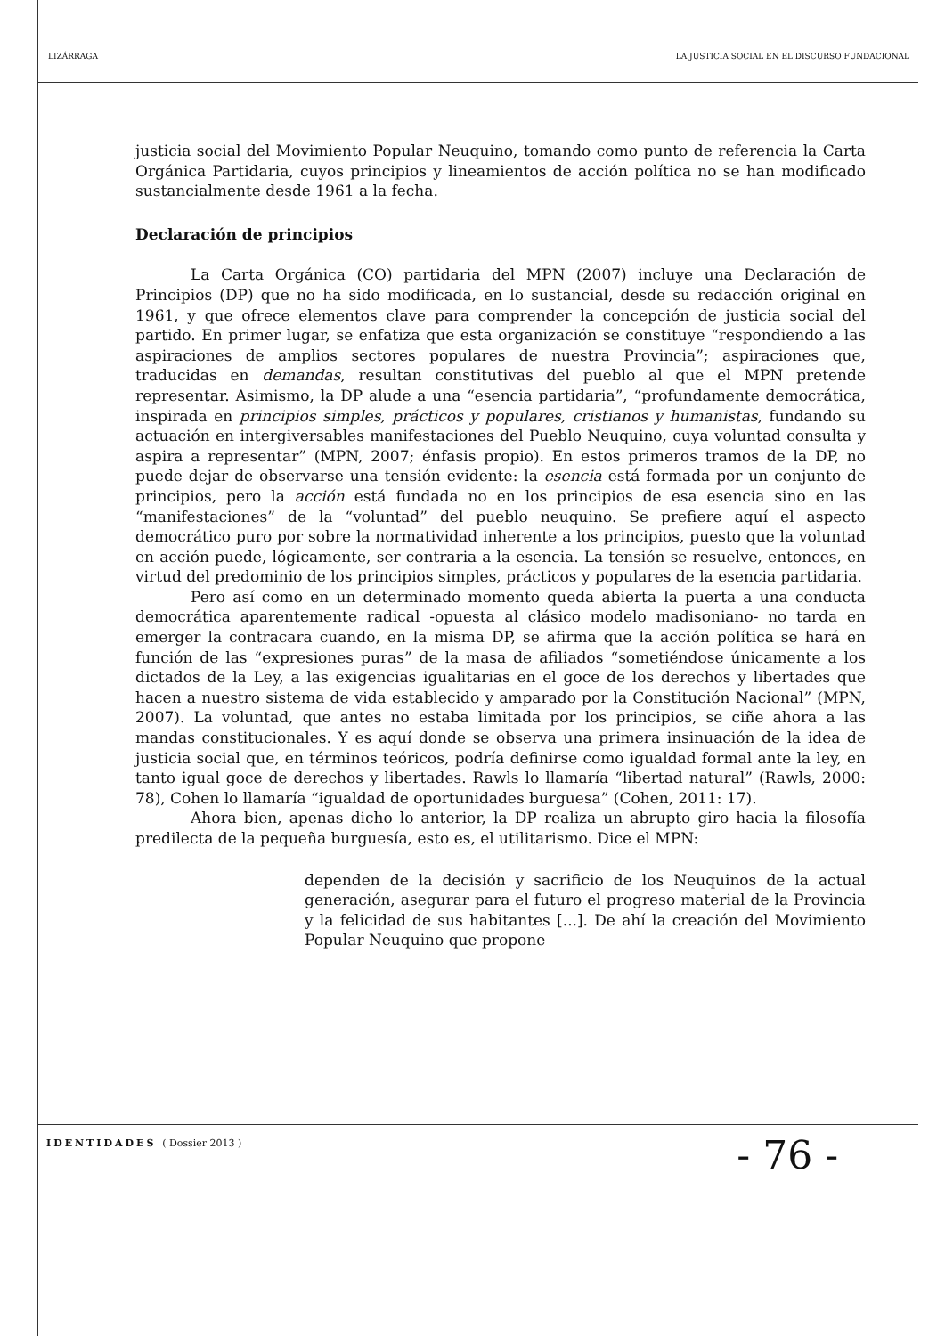LIZÁRRAGA LA JUSTICIA SOCIAL EN EL DISCURSO FUNDACIONAL
justicia social del Movimiento Popular Neuquino, tomando como punto de referencia la Carta Orgánica Partidaria, cuyos principios y lineamientos de acción política no se han modificado sustancialmente desde 1961 a la fecha.
Declaración de principios
La Carta Orgánica (CO) partidaria del MPN (2007) incluye una Declaración de Principios (DP) que no ha sido modificada, en lo sustancial, desde su redacción original en 1961, y que ofrece elementos clave para comprender la concepción de justicia social del partido. En primer lugar, se enfatiza que esta organización se constituye “respondiendo a las aspiraciones de amplios sectores populares de nuestra Provincia”; aspiraciones que, traducidas en demandas, resultan constitutivas del pueblo al que el MPN pretende representar. Asimismo, la DP alude a una “esencia partidaria”, “profundamente democrática, inspirada en principios simples, prácticos y populares, cristianos y humanistas, fundando su actuación en intergiversables manifestaciones del Pueblo Neuquino, cuya voluntad consulta y aspira a representar” (MPN, 2007; énfasis propio). En estos primeros tramos de la DP, no puede dejar de observarse una tensión evidente: la esencia está formada por un conjunto de principios, pero la acción está fundada no en los principios de esa esencia sino en las “manifestaciones” de la “voluntad” del pueblo neuquino. Se prefiere aquí el aspecto democrático puro por sobre la normatividad inherente a los principios, puesto que la voluntad en acción puede, lógicamente, ser contraria a la esencia. La tensión se resuelve, entonces, en virtud del predominio de los principios simples, prácticos y populares de la esencia partidaria.
Pero así como en un determinado momento queda abierta la puerta a una conducta democrática aparentemente radical -opuesta al clásico modelo madisoniano- no tarda en emerger la contracara cuando, en la misma DP, se afirma que la acción política se hará en función de las “expresiones puras” de la masa de afiliados “sometiéndose únicamente a los dictados de la Ley, a las exigencias igualitarias en el goce de los derechos y libertades que hacen a nuestro sistema de vida establecido y amparado por la Constitución Nacional” (MPN, 2007). La voluntad, que antes no estaba limitada por los principios, se ciñe ahora a las mandas constitucionales. Y es aquí donde se observa una primera insinuación de la idea de justicia social que, en términos teóricos, podría definirse como igualdad formal ante la ley, en tanto igual goce de derechos y libertades. Rawls lo llamaría “libertad natural” (Rawls, 2000: 78), Cohen lo llamaría “igualdad de oportunidades burguesa” (Cohen, 2011: 17).
Ahora bien, apenas dicho lo anterior, la DP realiza un abrupto giro hacia la filosofía predilecta de la pequeña burguesía, esto es, el utilitarismo. Dice el MPN:
dependen de la decisión y sacrificio de los Neuquinos de la actual generación, asegurar para el futuro el progreso material de la Provincia y la felicidad de sus habitantes [...]. De ahí la creación del Movimiento Popular Neuquino que propone
IDENTIDADES ( Dossier 2013 ) - 76 -